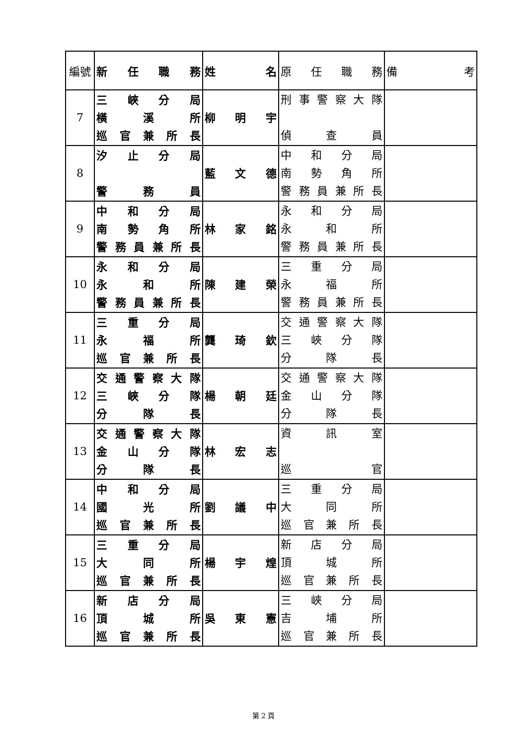| 編號 | 新 任 職 務 | 姓 名 | 原 任 職 務 | 備 考 |
| --- | --- | --- | --- | --- |
| 7 | 三 峽 分 局 橫 溪 所 巡 官 兼 所 長 | 柳 明 宇 | 刑 事 警 察 大 隊 偵 查 員 | |
| 8 | 汐 止 分 局 警 務 員 | 藍 文 德 | 中 和 分 局 南 勢 角 所 警 務 員 兼 所 長 | |
| 9 | 中 和 分 局 南 勢 角 所 警 務 員 兼 所 長 | 林 家 銘 | 永 和 分 局 永 和 所 警 務 員 兼 所 長 | |
| 10 | 永 和 分 局 永 和 所 警 務 員 兼 所 長 | 陳 建 榮 | 三 重 分 局 永 福 所 警 務 員 兼 所 長 | |
| 11 | 三 重 分 局 永 福 所 巡 官 兼 所 長 | 龔 琦 欽 | 交 通 警 察 大 隊 三 峽 分 隊 分 隊 長 | |
| 12 | 交 通 警 察 大 隊 三 峽 分 隊 分 隊 長 | 楊 朝 廷 | 交 通 警 察 大 隊 金 山 分 隊 分 隊 長 | |
| 13 | 交 通 警 察 大 隊 金 山 分 隊 分 隊 長 | 林 宏 志 | 資 訊 室 巡 官 | |
| 14 | 中 和 分 局 國 光 所 巡 官 兼 所 長 | 劉 議 中 | 三 重 分 局 大 同 所 巡 官 兼 所 長 | |
| 15 | 三 重 分 局 大 同 所 巡 官 兼 所 長 | 楊 宇 煌 | 新 店 分 局 頂 城 所 巡 官 兼 所 長 | |
| 16 | 新 店 分 局 頂 城 所 巡 官 兼 所 長 | 吳 東 憲 | 三 峽 分 局 吉 埔 所 巡 官 兼 所 長 | |
第 2 頁